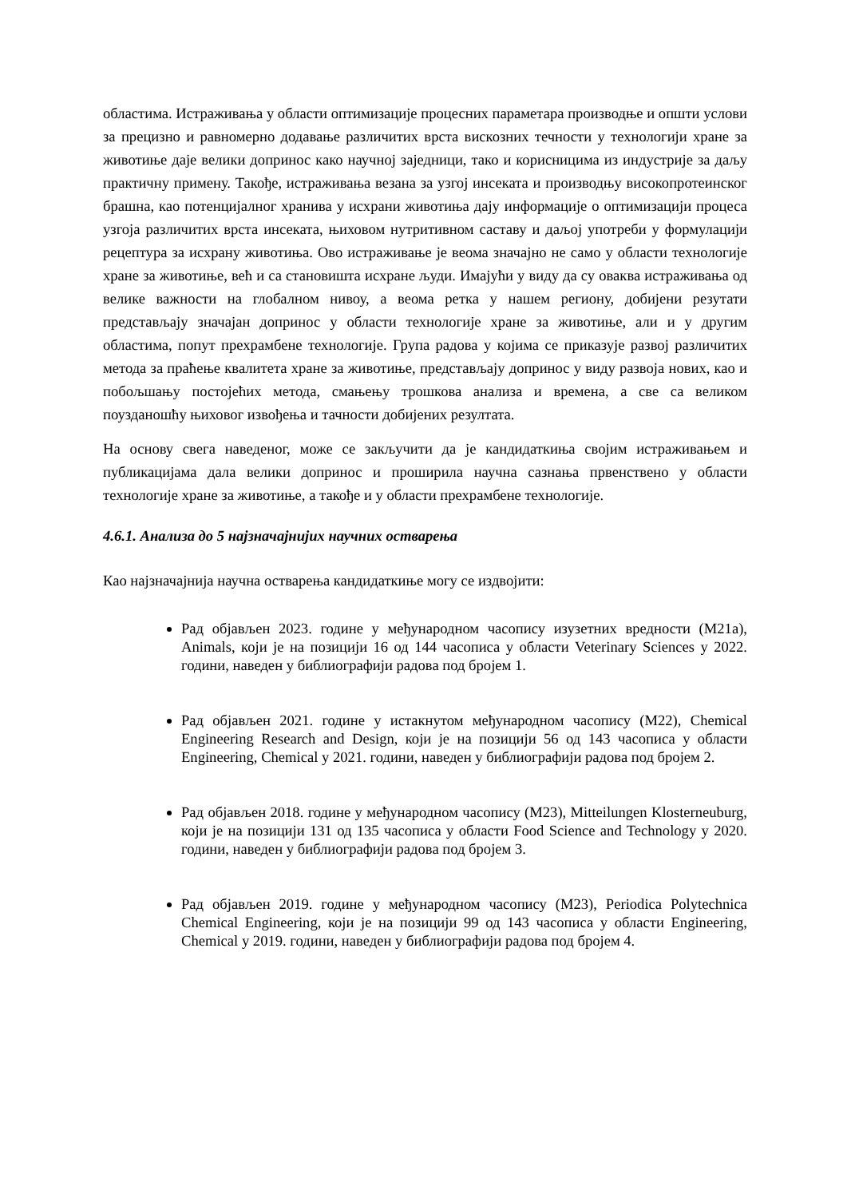областима. Истраживања у области оптимизације процесних параметара производње и општи услови за прецизно и равномерно додавање различитих врста вискозних течности у технологији хране за животиње даје велики допринос како научној заједници, тако и корисницима из индустрије за даљу практичну примену. Такође, истраживања везана за узгој инсеката и производњу високопротеинског брашна, као потенцијалног хранива у исхрани животиња дају информације о оптимизацији процеса узгоја различитих врста инсеката, њиховом нутритивном саставу и даљој употреби у формулацији рецептура за исхрану животиња. Ово истраживање је веома значајно не само у области технологије хране за животиње, већ и са становишта исхране људи. Имајући у виду да су оваква истраживања од велике важности на глобалном нивоу, а веома ретка у нашем региону, добијени резутати представљају значајан допринос у области технологије хране за животиње, али и у другим областима, попут прехрамбене технологије. Група радова у којима се приказује развој различитих метода за праћење квалитета хране за животиње, представљају допринос у виду развоја нових, као и побољшању постојећих метода, смањењу трошкова анализа и времена, а све са великом поузданошћу њиховог извођења и тачности добијених резултата.
На основу свега наведеног, може се закључити да је кандидаткиња својим истраживањем и публикацијама дала велики допринос и проширила научна сазнања првенствено у области технологије хране за животиње, а такође и у области прехрамбене технологије.
4.6.1. Анализа до 5 најзначајнијих научних остварења
Као најзначајнија научна остварења кандидаткиње могу се издвојити:
Рад објављен 2023. године у међународном часопису изузетних вредности (М21а), Animals, који је на позицији 16 од 144 часописа у области Veterinary Sciences у 2022. години, наведен у библиографији радова под бројем 1.
Рад објављен 2021. године у истакнутом међународном часопису (М22), Chemical Engineering Research and Design, који је на позицији 56 од 143 часописа у области Engineering, Chemical у 2021. години, наведен у библиографији радова под бројем 2.
Рад објављен 2018. године у међународном часопису (М23), Mitteilungen Klosterneuburg, који је на позицији 131 од 135 часописа у области Food Science and Technology у 2020. години, наведен у библиографији радова под бројем 3.
Рад објављен 2019. године у међународном часопису (М23), Periodica Polytechnica Chemical Engineering, који је на позицији 99 од 143 часописа у области Engineering, Chemical у 2019. години, наведен у библиографији радова под бројем 4.